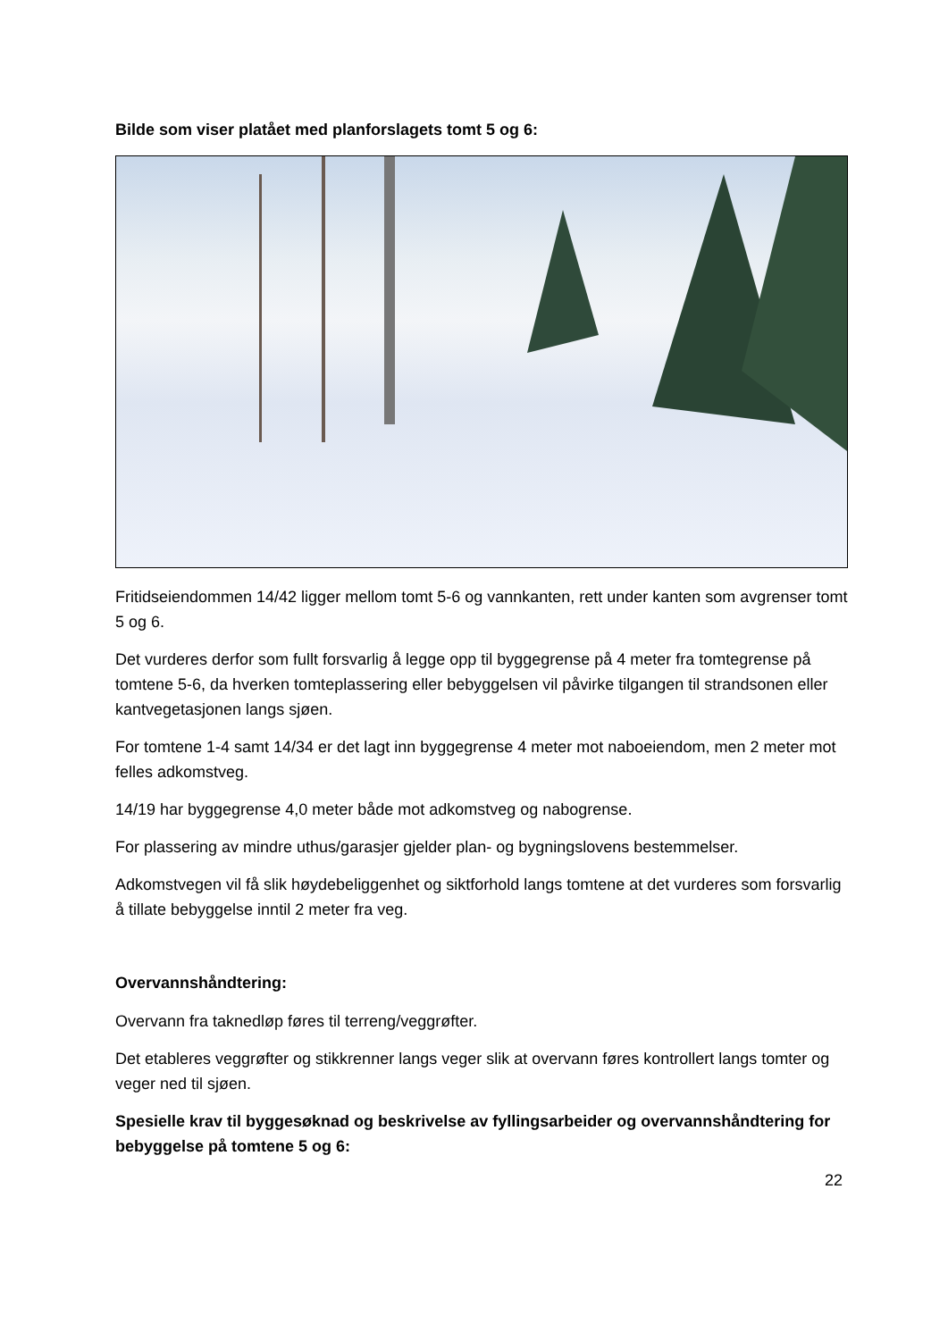Bilde som viser platået med planforslagets tomt 5 og 6:
Fritidseiendommen 14/42 ligger mellom tomt 5-6 og vannkanten, rett under kanten som avgrenser tomt 5 og 6.
Det vurderes derfor som fullt forsvarlig å legge opp til byggegrense på 4 meter fra tomtegrense på tomtene 5-6, da hverken tomteplassering eller bebyggelsen vil påvirke tilgangen til strandsonen eller kantvegetasjonen langs sjøen.
For tomtene 1-4 samt 14/34 er det lagt inn byggegrense 4 meter mot naboeiendom, men 2 meter mot felles adkomstveg.
14/19 har byggegrense 4,0 meter både mot adkomstveg og nabogrense.
For plassering av mindre uthus/garasjer gjelder plan- og bygningslovens bestemmelser.
Adkomstvegen vil få slik høydebeliggenhet og siktforhold langs tomtene at det vurderes som forsvarlig å tillate bebyggelse inntil 2 meter fra veg.
Overvannshåndtering:
Overvann fra taknedløp føres til terreng/veggrøfter.
Det etableres veggrøfter og stikkrenner langs veger slik at overvann føres kontrollert langs tomter og veger ned til sjøen.
Spesielle krav til byggesøknad og beskrivelse av fyllingsarbeider og overvannshåndtering for bebyggelse på tomtene 5 og 6:
22